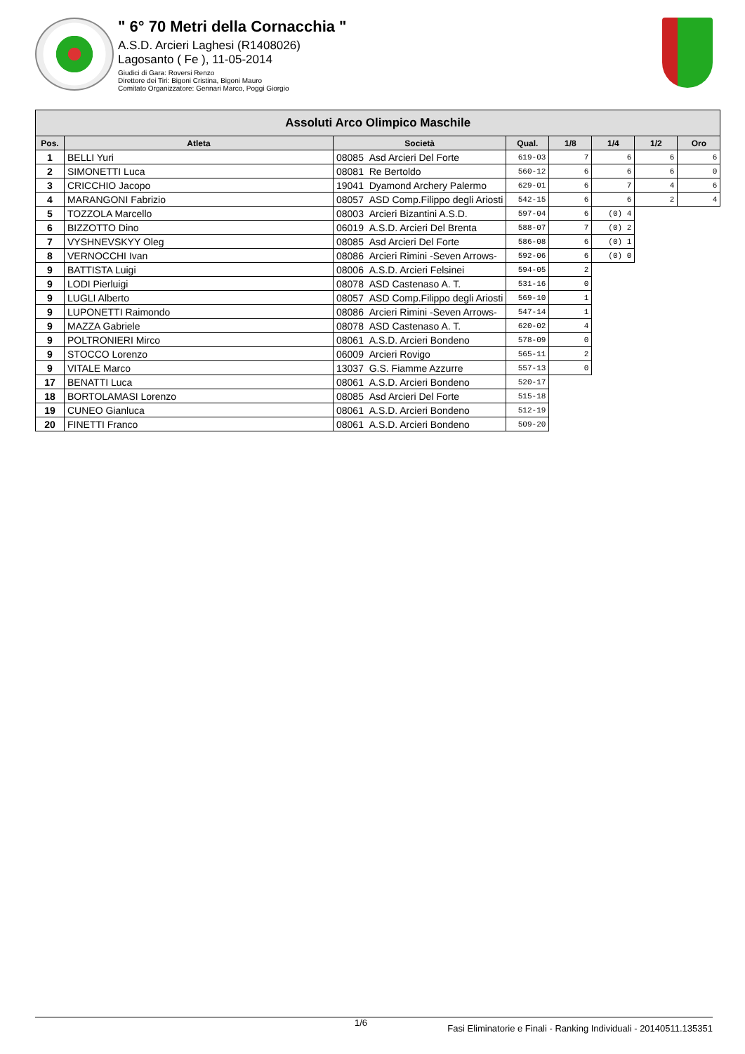" 6° 70 Metri della Cornacchia "
A.S.D. Arcieri Laghesi (R1408026)
Lagosanto ( Fe ), 11-05-2014
Giudici di Gara: Roversi Renzo
Direttore dei Tiri: Bigoni Cristina, Bigoni Mauro
Comitato Organizzatore: Gennari Marco, Poggi Giorgio
| Assoluti Arco Olimpico Maschile | | | | | | | |
| Pos. | Atleta | Società | Qual. | 1/8 | 1/4 | 1/2 | Oro |
| 1 | BELLI Yuri | 08085 Asd Arcieri Del Forte | 619-03 | 7 | 6 | 6 | 6 |
| 2 | SIMONETTI Luca | 08081 Re Bertoldo | 560-12 | 6 | 6 | 6 | 0 |
| 3 | CRICCHIO Jacopo | 19041 Dyamond Archery Palermo | 629-01 | 6 | 7 | 4 | 6 |
| 4 | MARANGONI Fabrizio | 08057 ASD Comp.Filippo degli Ariosti | 542-15 | 6 | 6 | 2 | 4 |
| 5 | TOZZOLA Marcello | 08003 Arcieri Bizantini A.S.D. | 597-04 | 6 | (0) 4 | | |
| 6 | BIZZOTTO Dino | 06019 A.S.D. Arcieri Del Brenta | 588-07 | 7 | (0) 2 | | |
| 7 | VYSHNEVSKYY Oleg | 08085 Asd Arcieri Del Forte | 586-08 | 6 | (0) 1 | | |
| 8 | VERNOCCHI Ivan | 08086 Arcieri Rimini -Seven Arrows- | 592-06 | 6 | (0) 0 | | |
| 9 | BATTISTA Luigi | 08006 A.S.D. Arcieri Felsinei | 594-05 | 2 | | | |
| 9 | LODI Pierluigi | 08078 ASD Castenaso A. T. | 531-16 | 0 | | | |
| 9 | LUGLI Alberto | 08057 ASD Comp.Filippo degli Ariosti | 569-10 | 1 | | | |
| 9 | LUPONETTI Raimondo | 08086 Arcieri Rimini -Seven Arrows- | 547-14 | 1 | | | |
| 9 | MAZZA Gabriele | 08078 ASD Castenaso A. T. | 620-02 | 4 | | | |
| 9 | POLTRONIERI Mirco | 08061 A.S.D. Arcieri Bondeno | 578-09 | 0 | | | |
| 9 | STOCCO Lorenzo | 06009 Arcieri Rovigo | 565-11 | 2 | | | |
| 9 | VITALE Marco | 13037 G.S. Fiamme Azzurre | 557-13 | 0 | | | |
| 17 | BENATTI Luca | 08061 A.S.D. Arcieri Bondeno | 520-17 | | | | |
| 18 | BORTOLAMASI Lorenzo | 08085 Asd Arcieri Del Forte | 515-18 | | | | |
| 19 | CUNEO Gianluca | 08061 A.S.D. Arcieri Bondeno | 512-19 | | | | |
| 20 | FINETTI Franco | 08061 A.S.D. Arcieri Bondeno | 509-20 | | | | |
1/6 Fasi Eliminatorie e Finali - Ranking Individuali - 20140511.135351